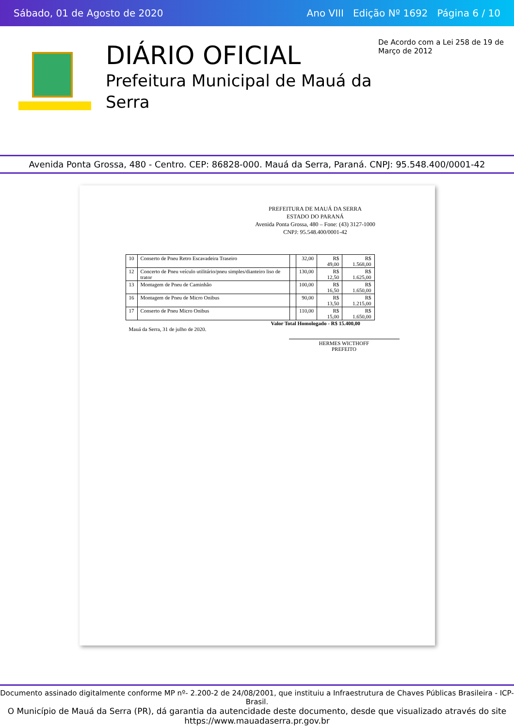Sábado, 01 de Agosto de 2020 Ano VIII Edição Nº 1692 Página 6 / 10
DIÁRIO OFICIAL
Prefeitura Municipal de Mauá da Serra
De Acordo com a Lei 258 de 19 de Março de 2012
Avenida Ponta Grossa, 480 - Centro. CEP: 86828-000. Mauá da Serra, Paraná. CNPJ: 95.548.400/0001-42
PREFEITURA DE MAUÁ DA SERRA
ESTADO DO PARANÁ
Avenida Ponta Grossa, 480 – Fone: (43) 3127-1000
CNPJ: 95.548.400/0001-42
| 10 | Conserto de Pneu Retro Escavadeira Traseiro | | 32,00 | R$ 49,00 | R$ 1.568,00 |
| 12 | Concerto de Pneu veículo utilitário/pneu simples/dianteiro liso de trator | | 130,00 | R$ 12,50 | R$ 1.625,00 |
| 13 | Montagem de Pneu de Caminhão | | 100,00 | R$ 16,50 | R$ 1.650,00 |
| 16 | Montagem de Pneu de Micro Onibus | | 90,00 | R$ 13,50 | R$ 1.215,00 |
| 17 | Conserto de Pneu Micro Onibus | | 110,00 | R$ 15,00 | R$ 1.650,00 |
Valor Total Homologado - R$ 15.400,00
Mauá da Serra, 31 de julho de 2020.
HERMES WICTHOFF
PREFEITO
Documento assinado digitalmente conforme MP nº- 2.200-2 de 24/08/2001, que instituiu a Infraestrutura de Chaves Públicas Brasileira - ICP-Brasil.
O Município de Mauá da Serra (PR), dá garantia da autencidade deste documento, desde que visualizado através do site https://www.mauadaserra.pr.gov.br